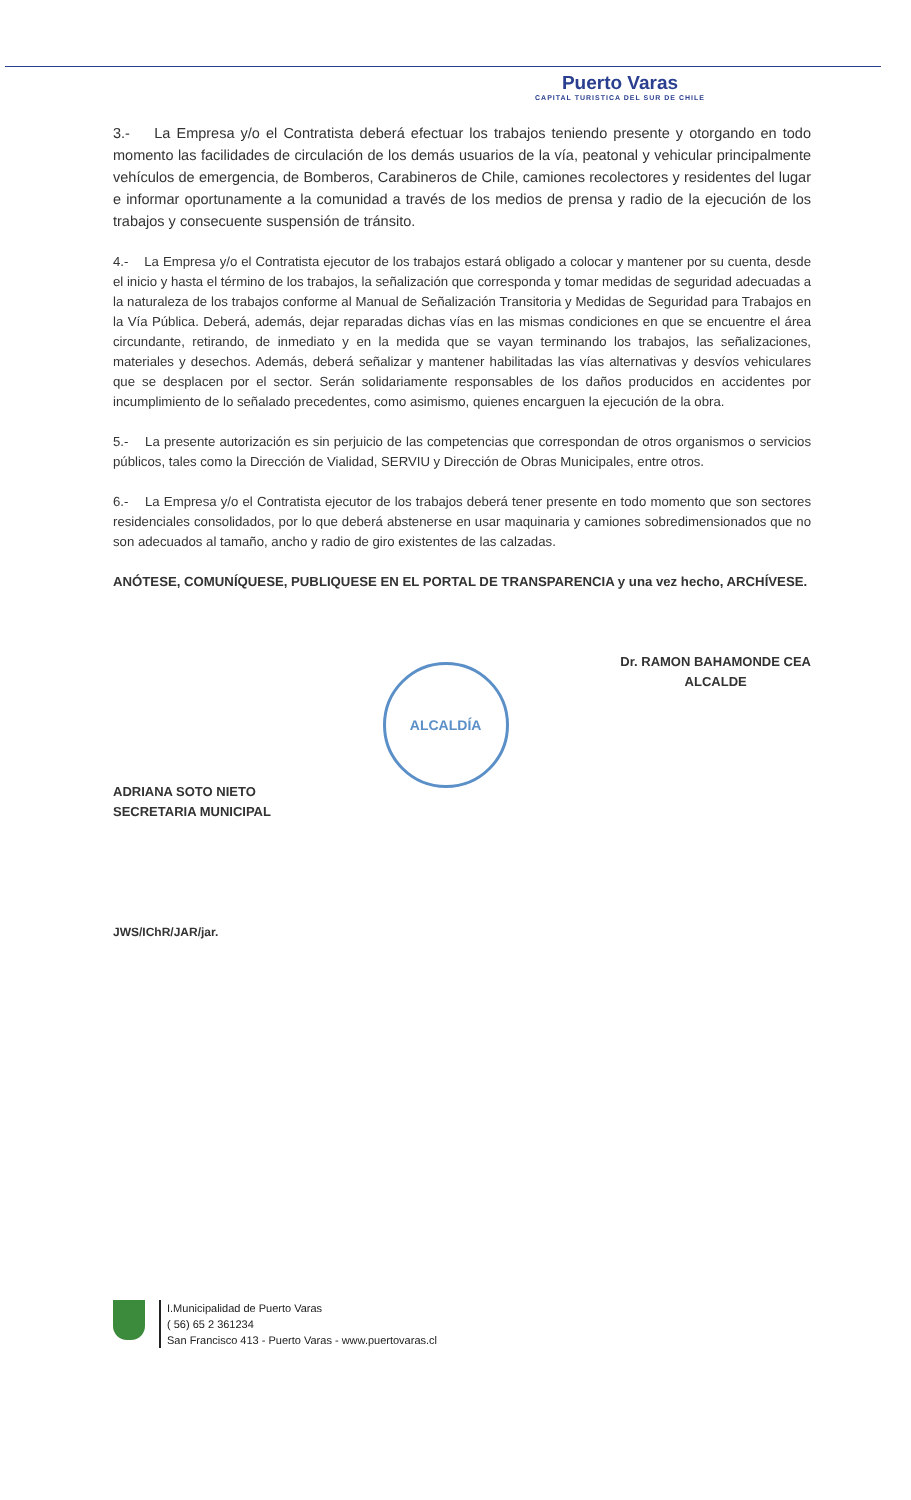Puerto Varas
CAPITAL TURISTICA DEL SUR DE CHILE
3.- La Empresa y/o el Contratista deberá efectuar los trabajos teniendo presente y otorgando en todo momento las facilidades de circulación de los demás usuarios de la vía, peatonal y vehicular principalmente vehículos de emergencia, de Bomberos, Carabineros de Chile, camiones recolectores y residentes del lugar e informar oportunamente a la comunidad a través de los medios de prensa y radio de la ejecución de los trabajos y consecuente suspensión de tránsito.
4.- La Empresa y/o el Contratista ejecutor de los trabajos estará obligado a colocar y mantener por su cuenta, desde el inicio y hasta el término de los trabajos, la señalización que corresponda y tomar medidas de seguridad adecuadas a la naturaleza de los trabajos conforme al Manual de Señalización Transitoria y Medidas de Seguridad para Trabajos en la Vía Pública. Deberá, además, dejar reparadas dichas vías en las mismas condiciones en que se encuentre el área circundante, retirando, de inmediato y en la medida que se vayan terminando los trabajos, las señalizaciones, materiales y desechos. Además, deberá señalizar y mantener habilitadas las vías alternativas y desvíos vehiculares que se desplacen por el sector. Serán solidariamente responsables de los daños producidos en accidentes por incumplimiento de lo señalado precedentes, como asimismo, quienes encarguen la ejecución de la obra.
5.- La presente autorización es sin perjuicio de las competencias que correspondan de otros organismos o servicios públicos, tales como la Dirección de Vialidad, SERVIU y Dirección de Obras Municipales, entre otros.
6.- La Empresa y/o el Contratista ejecutor de los trabajos deberá tener presente en todo momento que son sectores residenciales consolidados, por lo que deberá abstenerse en usar maquinaria y camiones sobredimensionados que no son adecuados al tamaño, ancho y radio de giro existentes de las calzadas.
ANÓTESE, COMUNÍQUESE, PUBLIQUESE EN EL PORTAL DE TRANSPARENCIA y una vez hecho, ARCHÍVESE.
ADRIANA SOTO NIETO
SECRETARIA MUNICIPAL
ALCALDÍA
Dr. RAMON BAHAMONDE CEA
ALCALDE
JWS/IChR/JAR/jar.
I.Municipalidad de Puerto Varas
( 56) 65 2 361234
San Francisco 413 - Puerto Varas - www.puertovaras.cl